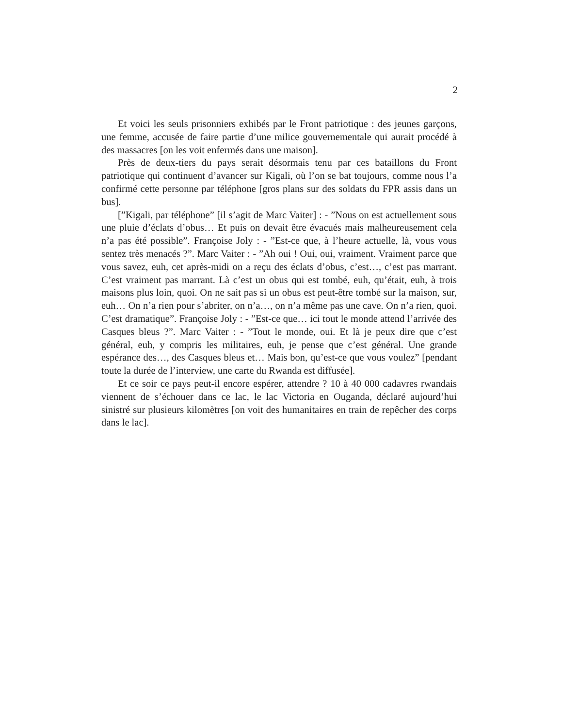2
Et voici les seuls prisonniers exhibés par le Front patriotique : des jeunes garçons, une femme, accusée de faire partie d’une milice gouvernementale qui aurait procédé à des massacres [on les voit enfermés dans une maison].
Près de deux-tiers du pays serait désormais tenu par ces bataillons du Front patriotique qui continuent d’avancer sur Kigali, où l’on se bat toujours, comme nous l’a confirmé cette personne par téléphone [gros plans sur des soldats du FPR assis dans un bus].
[”Kigali, par téléphone” [il s’agit de Marc Vaiter] : - ”Nous on est actuellement sous une pluie d’éclats d’obus… Et puis on devait être évacués mais malheureusement cela n’a pas été possible”. Françoise Joly : - ”Est-ce que, à l’heure actuelle, là, vous vous sentez très menacés ?”. Marc Vaiter : - ”Ah oui ! Oui, oui, vraiment. Vraiment parce que vous savez, euh, cet après-midi on a reçu des éclats d’obus, c’est…, c’est pas marrant. C’est vraiment pas marrant. Là c’est un obus qui est tombé, euh, qu’était, euh, à trois maisons plus loin, quoi. On ne sait pas si un obus est peut-être tombé sur la maison, sur, euh… On n’a rien pour s’abriter, on n’a…, on n’a même pas une cave. On n’a rien, quoi. C’est dramatique”. Françoise Joly : - ”Est-ce que… ici tout le monde attend l’arrivée des Casques bleus ?”. Marc Vaiter : - ”Tout le monde, oui. Et là je peux dire que c’est général, euh, y compris les militaires, euh, je pense que c’est général. Une grande espérance des…, des Casques bleus et… Mais bon, qu’est-ce que vous voulez” [pendant toute la durée de l’interview, une carte du Rwanda est diffusée].
Et ce soir ce pays peut-il encore espérer, attendre ? 10 à 40 000 cadavres rwandais viennent de s’échouer dans ce lac, le lac Victoria en Ouganda, déclaré aujourd’hui sinistré sur plusieurs kilomètres [on voit des humanitaires en train de repêcher des corps dans le lac].